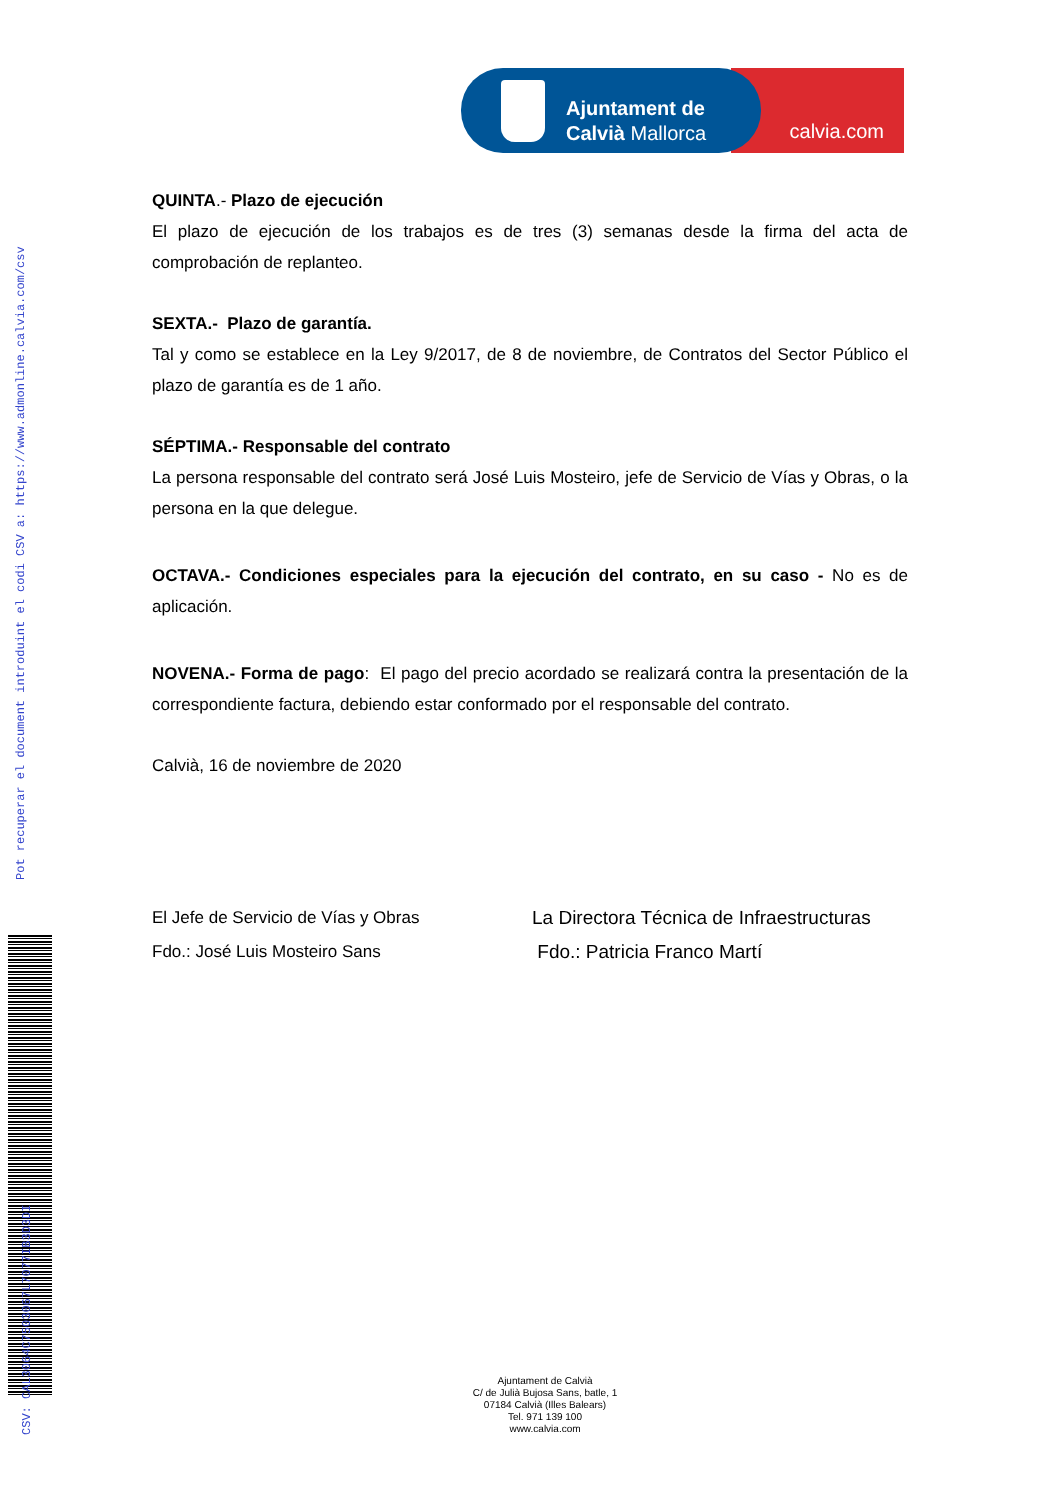Pot recuperar el document introduint el codi CSV a: https://www.admonline.calvia.com/csv
CSV: CAL3064C7503067L7077IB3D3DI
calvia.com
Ajuntament de
Calvià Mallorca
QUINTA.- Plazo de ejecución
El plazo de ejecución de los trabajos es de tres (3) semanas desde la firma del acta de comprobación de replanteo.
SEXTA.- Plazo de garantía.
Tal y como se establece en la Ley 9/2017, de 8 de noviembre, de Contratos del Sector Público el plazo de garantía es de 1 año.
SÉPTIMA.- Responsable del contrato
La persona responsable del contrato será José Luis Mosteiro, jefe de Servicio de Vías y Obras, o la persona en la que delegue.
OCTAVA.- Condiciones especiales para la ejecución del contrato, en su caso - No es de aplicación.
NOVENA.- Forma de pago: El pago del precio acordado se realizará contra la presentación de la correspondiente factura, debiendo estar conformado por el responsable del contrato.
Calvià, 16 de noviembre de 2020
El Jefe de Servicio de Vías y Obras
Fdo.: José Luis Mosteiro Sans
La Directora Técnica de Infraestructuras
Fdo.: Patricia Franco Martí
Ajuntament de Calvià
C/ de Julià Bujosa Sans, batle, 1
07184 Calvià (Illes Balears)
Tel. 971 139 100
www.calvia.com